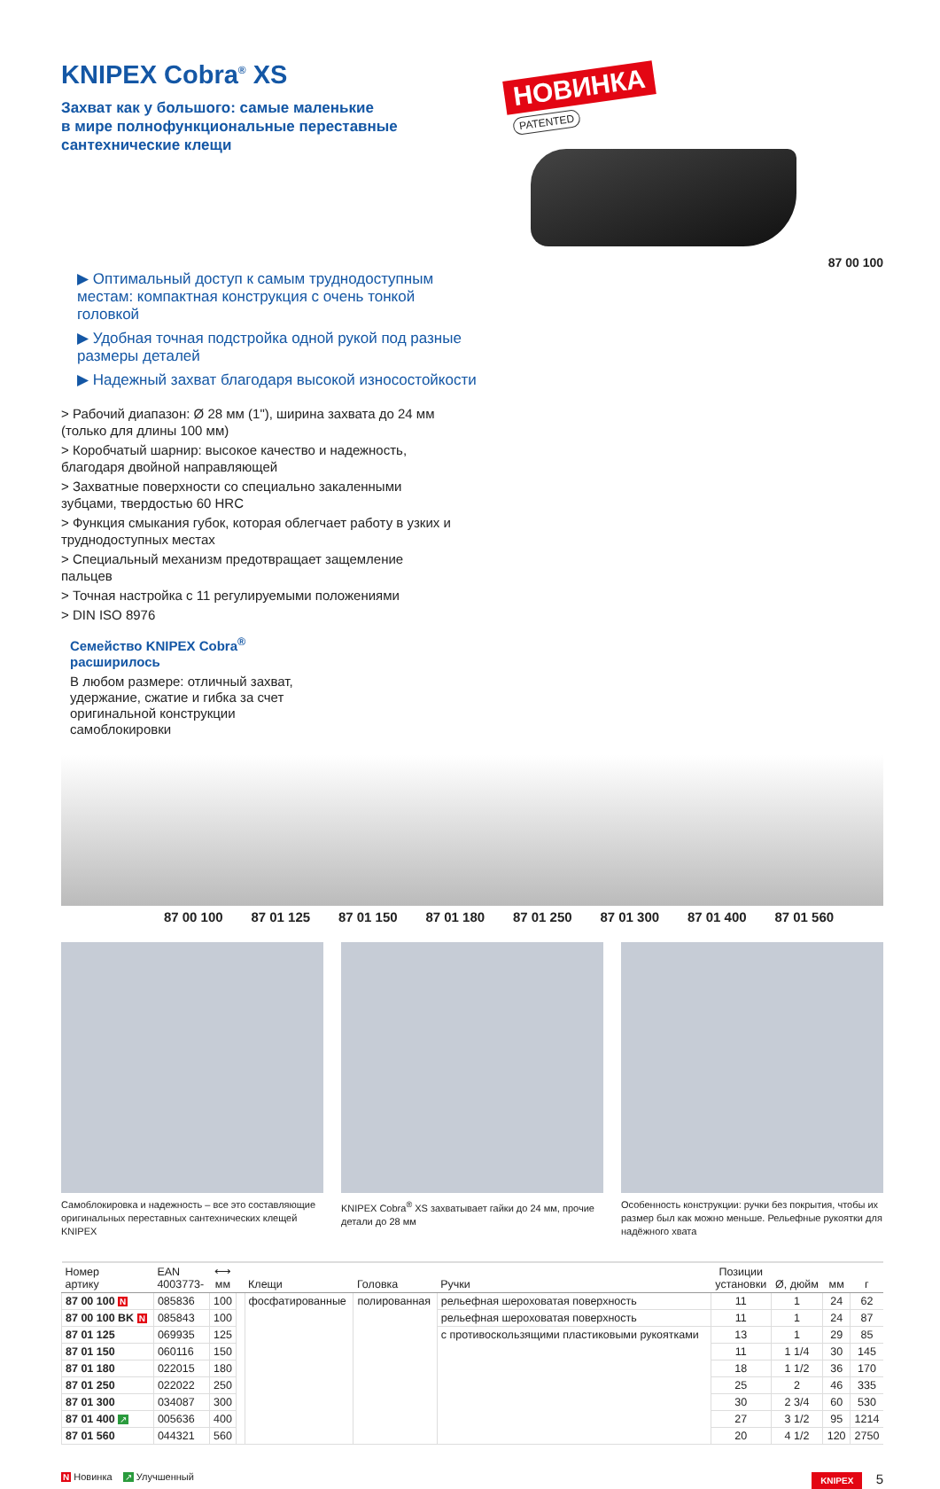KNIPEX Cobra<sup>®</sup> XS
Захват как у большого: самые маленькие
в мире полнофункциональные переставные
сантехнические клещи
НОВИНКА
PATENTED
87 00 100
▶ Оптимальный доступ к самым труднодоступным местам: компактная конструкция с очень тонкой головкой
▶ Удобная точная подстройка одной рукой под разные размеры деталей
▶ Надежный захват благодаря высокой износостойкости
> Рабочий диапазон: Ø 28 мм (1"), ширина захвата до 24 мм (только для длины 100 мм)
> Коробчатый шарнир: высокое качество и надежность, благодаря двойной направляющей
> Захватные поверхности со специально закаленными зубцами, твердостью 60 HRC
> Функция смыкания губок, которая облегчает работу в узких и труднодоступных местах
> Специальный механизм предотвращает защемление пальцев
> Точная настройка с 11 регулируемыми положениями
> DIN ISO 8976
Семейство KNIPEX Cobra<sup>®</sup> расширилось
В любом размере: отличный захват, удержание, сжатие и гибка за счет оригинальной конструкции самоблокировки
87 00 100 87 01 125 87 01 150 87 01 180 87 01 250 87 01 300 87 01 400 87 01 560
Самоблокировка и надежность – все это составляющие оригинальных переставных сантехнических клещей KNIPEX
KNIPEX Cobra<sup>®</sup> XS захватывает гайки до 24 мм, прочие детали до 28 мм
Особенность конструкции: ручки без покрытия, чтобы их размер был как можно меньше. Рельефные рукоятки для надёжного хвата
| Номер артику | EAN 4003773- | ⟷ мм | | Клещи | Головка | Ручки | Позиции установки | Ø, дюйм | мм | г |
| --- | --- | --- | --- | --- | --- | --- | --- | --- | --- | --- |
| 87 00 100 N | 085836 | 100 | | фосфатированные | полированная | рельефная шероховатая поверхность | 11 | 1 | 24 | 62 |
| 87 00 100 BK N | 085843 | 100 | | | | рельефная шероховатая поверхность | 11 | 1 | 24 | 87 |
| 87 01 125 | 069935 | 125 | | | | с противоскользящими пластиковыми рукоятками | 13 | 1 | 29 | 85 |
| 87 01 150 | 060116 | 150 | | | | | 11 | 1 1/4 | 30 | 145 |
| 87 01 180 | 022015 | 180 | | | | | 18 | 1 1/2 | 36 | 170 |
| 87 01 250 | 022022 | 250 | | | | | 25 | 2 | 46 | 335 |
| 87 01 300 | 034087 | 300 | | | | | 30 | 2 3/4 | 60 | 530 |
| 87 01 400 ↗ | 005636 | 400 | | | | | 27 | 3 1/2 | 95 | 1214 |
| 87 01 560 | 044321 | 560 | | | | | 20 | 4 1/2 | 120 | 2750 |
N Новинка ↗ Улучшенный KNIPEX 5